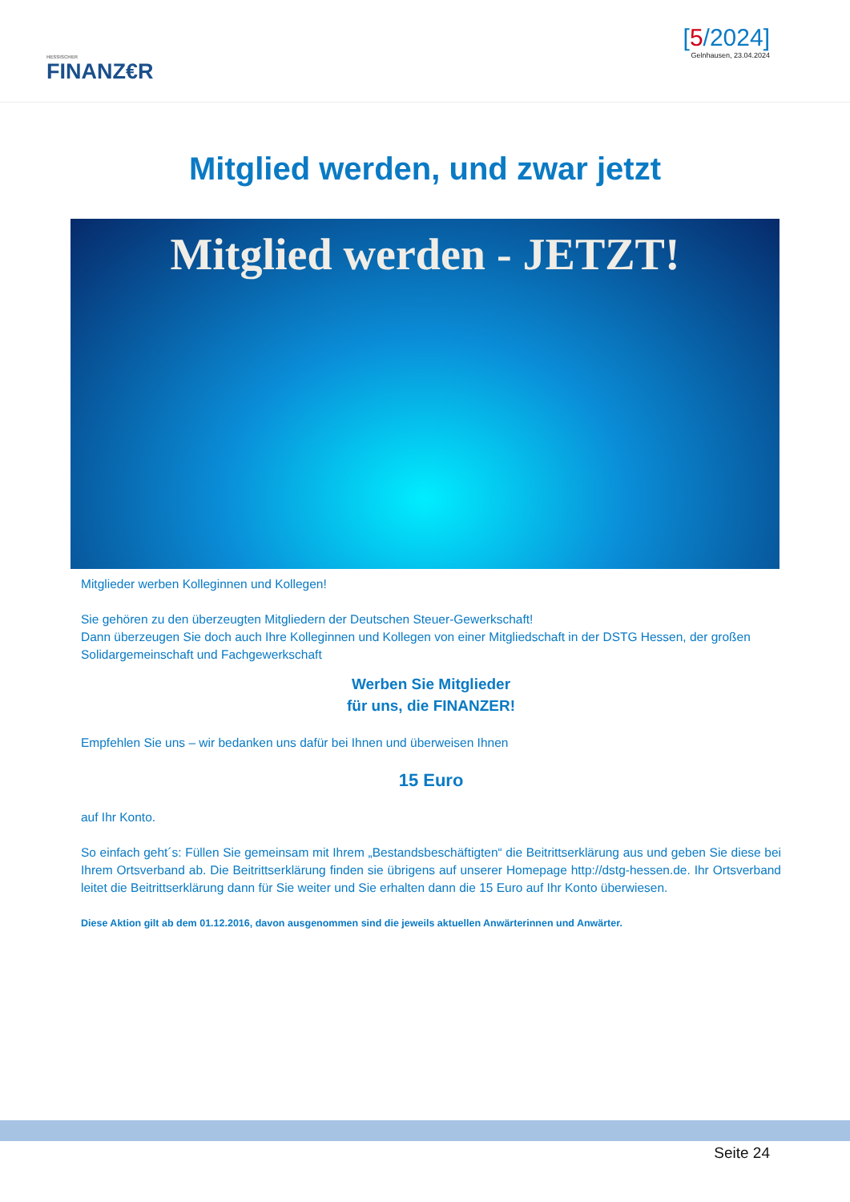HESSISCHER
FINANZ€R
[5/2024]
Gelnhausen, 23.04.2024
Mitglied werden, und zwar jetzt
Mitglied werden - JETZT!
Mitglieder werben Kolleginnen und Kollegen!
Sie gehören zu den überzeugten Mitgliedern der Deutschen Steuer-Gewerkschaft!
Dann überzeugen Sie doch auch Ihre Kolleginnen und Kollegen von einer Mitgliedschaft in der DSTG Hessen, der großen Solidargemeinschaft und Fachgewerkschaft
Werben Sie Mitglieder
für uns, die FINANZER!
Empfehlen Sie uns – wir bedanken uns dafür bei Ihnen und überweisen Ihnen
15 Euro
auf Ihr Konto.
So einfach geht´s: Füllen Sie gemeinsam mit Ihrem „Bestandsbeschäftigten“ die Beitrittserklärung aus und geben Sie diese bei Ihrem Ortsverband ab. Die Beitrittserklärung finden sie übrigens auf unserer Homepage http://dstg-hessen.de. Ihr Ortsverband leitet die Beitrittserklärung dann für Sie weiter und Sie erhalten dann die 15 Euro auf Ihr Konto überwiesen.
Diese Aktion gilt ab dem 01.12.2016, davon ausgenommen sind die jeweils aktuellen Anwärterinnen und Anwärter.
Seite 24